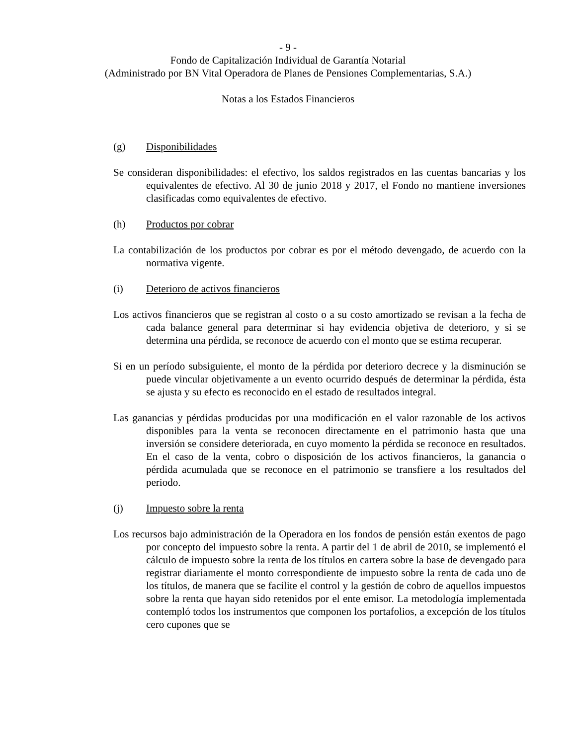- 9 -
Fondo de Capitalización Individual de Garantía Notarial
(Administrado por BN Vital Operadora de Planes de Pensiones Complementarias, S.A.)
Notas a los Estados Financieros
(g) Disponibilidades
Se consideran disponibilidades: el efectivo, los saldos registrados en las cuentas bancarias y los equivalentes de efectivo. Al 30 de junio 2018 y 2017, el Fondo no mantiene inversiones clasificadas como equivalentes de efectivo.
(h) Productos por cobrar
La contabilización de los productos por cobrar es por el método devengado, de acuerdo con la normativa vigente.
(i) Deterioro de activos financieros
Los activos financieros que se registran al costo o a su costo amortizado se revisan a la fecha de cada balance general para determinar si hay evidencia objetiva de deterioro, y si se determina una pérdida, se reconoce de acuerdo con el monto que se estima recuperar.
Si en un período subsiguiente, el monto de la pérdida por deterioro decrece y la disminución se puede vincular objetivamente a un evento ocurrido después de determinar la pérdida, ésta se ajusta y su efecto es reconocido en el estado de resultados integral.
Las ganancias y pérdidas producidas por una modificación en el valor razonable de los activos disponibles para la venta se reconocen directamente en el patrimonio hasta que una inversión se considere deteriorada, en cuyo momento la pérdida se reconoce en resultados. En el caso de la venta, cobro o disposición de los activos financieros, la ganancia o pérdida acumulada que se reconoce en el patrimonio se transfiere a los resultados del periodo.
(j) Impuesto sobre la renta
Los recursos bajo administración de la Operadora en los fondos de pensión están exentos de pago por concepto del impuesto sobre la renta. A partir del 1 de abril de 2010, se implementó el cálculo de impuesto sobre la renta de los títulos en cartera sobre la base de devengado para registrar diariamente el monto correspondiente de impuesto sobre la renta de cada uno de los títulos, de manera que se facilite el control y la gestión de cobro de aquellos impuestos sobre la renta que hayan sido retenidos por el ente emisor. La metodología implementada contempló todos los instrumentos que componen los portafolios, a excepción de los títulos cero cupones que se